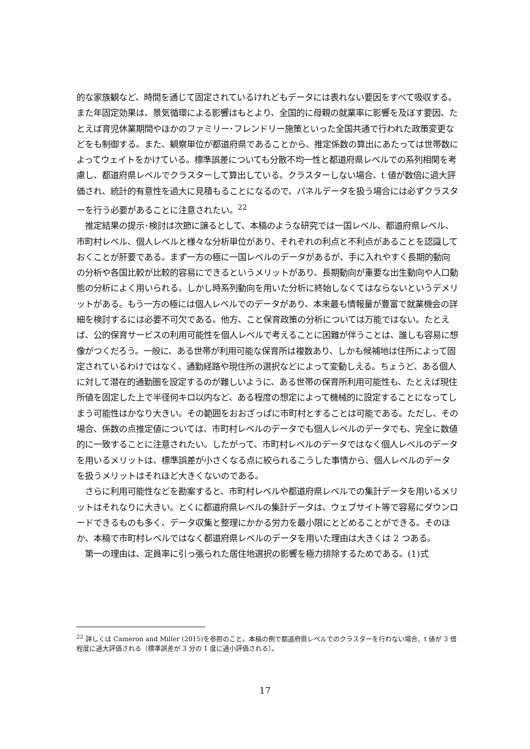的な家族観など、時間を通じて固定されているけれどもデータには表れない要因をすべて吸収する。また年固定効果は、景気循環による影響はもとより、全国的に母親の就業率に影響を及ぼす要因、たとえば育児休業期間やほかのファミリー･フレンドリー施策といった全国共通で行われた政策変更などをも制御する。また、観察単位が都道府県であることから、推定係数の算出にあたっては世帯数によってウェイトをかけている。標準誤差についても分散不均一性と都道府県レベルでの系列相関を考慮し、都道府県レベルでクラスターして算出している。クラスターしない場合、t 値が数倍に過大評価され、統計的有意性を過大に見積もることになるので、パネルデータを扱う場合には必ずクラスターを行う必要があることに注意されたい。<sup>22</sup>
　推定結果の提示･検討は次節に譲るとして、本稿のような研究では一国レベル、都道府県レベル、市町村レベル、個人レベルと様々な分析単位があり、それぞれの利点と不利点があることを認識しておくことが肝要である。まず一方の極に一国レベルのデータがあるが、手に入れやすく長期的動向の分析や各国比較が比較的容易にできるというメリットがあり、長期動向が重要な出生動向や人口動態の分析によく用いられる。しかし時系列動向を用いた分析に終始しなくてはならないというデメリットがある。もう一方の極には個人レベルでのデータがあり、本来最も情報量が豊富で就業機会の詳細を検討するには必要不可欠である。他方、こと保育政策の分析については万能ではない。たとえば、公的保育サービスの利用可能性を個人レベルで考えることに困難が伴うことは、誰しも容易に想像がつくだろう。一般に、ある世帯が利用可能な保育所は複数あり、しかも候補地は住所によって固定されているわけではなく、通勤経路や現住所の選択などによって変動しえる。ちょうど、ある個人に対して潜在的通勤圏を設定するのが難しいように、ある世帯の保育所利用可能性も、たとえば現住所値を固定した上で半径何キロ以内など、ある程度の想定によって機械的に設定することになってしまう可能性はかなり大きい。その範囲をおおざっぱに市町村とすることは可能である。ただし、その場合、係数の点推定値については、市町村レベルのデータでも個人レベルのデータでも、完全に数値的に一致することに注意されたい。したがって、市町村レベルのデータではなく個人レベルのデータを用いるメリットは、標準誤差が小さくなる点に絞られるこうした事情から、個人レベルのデータを扱うメリットはそれほど大きくないのである。
　さらに利用可能性などを勘案すると、市町村レベルや都道府県レベルでの集計データを用いるメリットはそれなりに大きい。とくに都道府県レベルの集計データは、ウェブサイト等で容易にダウンロードできるものも多く、データ収集と整理にかかる労力を最小限にとどめることができる。そのほか、本稿で市町村レベルではなく都道府県レベルのデータを用いた理由は大きくは 2 つある。
　第一の理由は、定員率に引っ張られた居住地選択の影響を極力排除するためである。(1)式
<sup>22</sup> 詳しくは Cameron and Miller (2015)を参照のこと。本稿の例で都道府県レベルでのクラスターを行わない場合、t 値が 3 倍程度に過大評価される（標準誤差が 3 分の 1 度に過小評価される）。
17